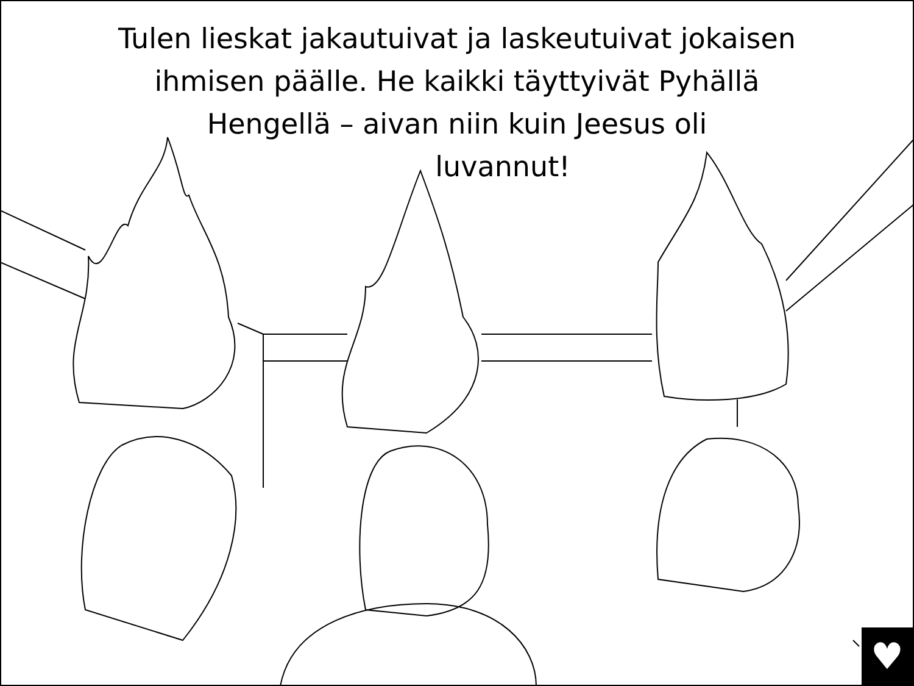Tulen lieskat jakautuivat ja laskeutuivat jokaisen
ihmisen päälle. He kaikki täyttyivät Pyhällä
Hengellä – aivan niin kuin Jeesus oli
luvannut!
♥